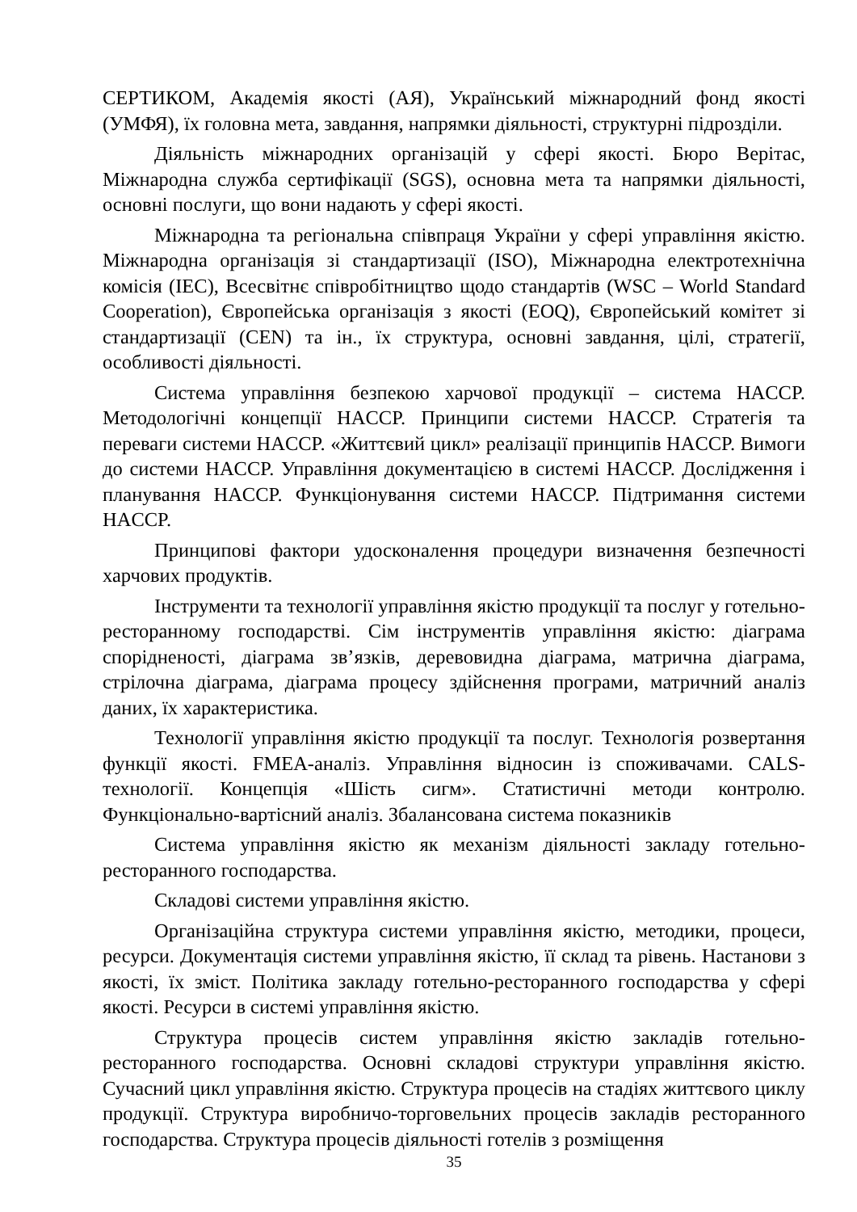СЕРТИКОМ, Академія якості (АЯ), Український міжнародний фонд якості (УМФЯ), їх головна мета, завдання, напрямки діяльності, структурні підрозділи.
Діяльність міжнародних організацій у сфері якості. Бюро Верітас, Міжнародна служба сертифікації (SGS), основна мета та напрямки діяльності, основні послуги, що вони надають у сфері якості.
Міжнародна та регіональна співпраця України у сфері управління якістю. Міжнародна організація зі стандартизації (ISO), Міжнародна електротехнічна комісія (IEC), Всесвітнє співробітництво щодо стандартів (WSC – World Standard Cooperation), Європейська організація з якості (EOQ), Європейський комітет зі стандартизації (CEN) та ін., їх структура, основні завдання, цілі, стратегії, особливості діяльності.
Система управління безпекою харчової продукції – система HACCP. Методологічні концепції HACCP. Принципи системи HACCP. Стратегія та переваги системи HACCP. «Життєвий цикл» реалізації принципів HACCP. Вимоги до системи HACCP. Управління документацією в системі HACCP. Дослідження і планування HACCP. Функціонування системи HACCP. Підтримання системи HACCP.
Принципові фактори удосконалення процедури визначення безпечності харчових продуктів.
Інструменти та технології управління якістю продукції та послуг у готельно-ресторанному господарстві. Сім інструментів управління якістю: діаграма спорідненості, діаграма зв’язків, деревовидна діаграма, матрична діаграма, стрілочна діаграма, діаграма процесу здійснення програми, матричний аналіз даних, їх характеристика.
Технології управління якістю продукції та послуг. Технологія розвертання функції якості. FMEA-аналіз. Управління відносин із споживачами. CALS-технології. Концепція «Шість сигм». Статистичні методи контролю. Функціонально-вартісний аналіз. Збалансована система показників
Система управління якістю як механізм діяльності закладу готельно-ресторанного господарства.
Складові системи управління якістю.
Організаційна структура системи управління якістю, методики, процеси, ресурси. Документація системи управління якістю, її склад та рівень. Настанови з якості, їх зміст. Політика закладу готельно-ресторанного господарства у сфері якості. Ресурси в системі управління якістю.
Структура процесів систем управління якістю закладів готельно-ресторанного господарства. Основні складові структури управління якістю. Сучасний цикл управління якістю. Структура процесів на стадіях життєвого циклу продукції. Структура виробничо-торговельних процесів закладів ресторанного господарства. Структура процесів діяльності готелів з розміщення
35